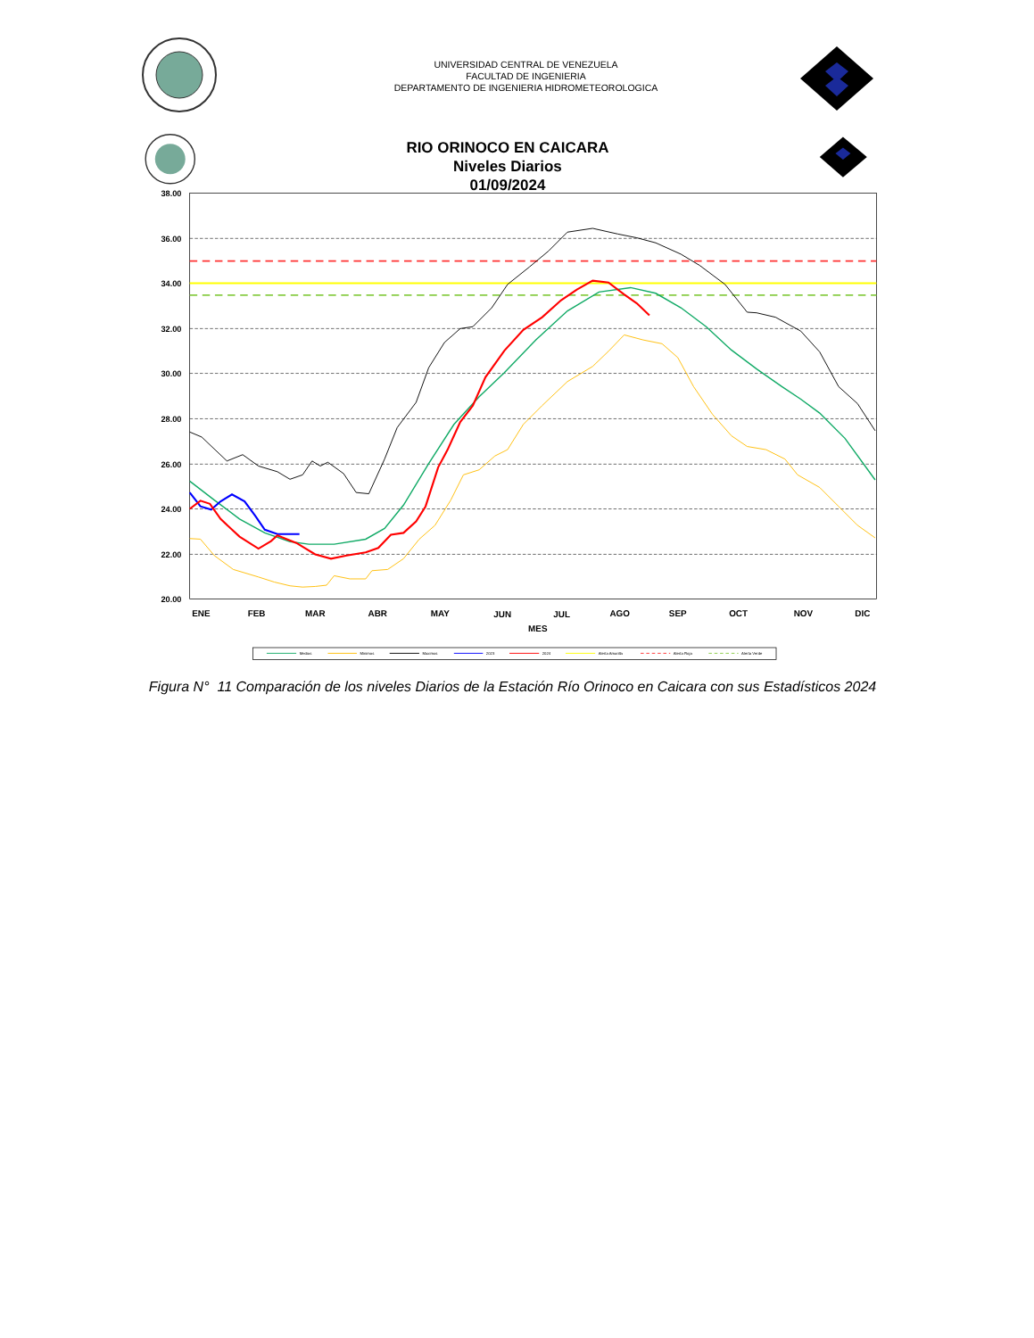UNIVERSIDAD CENTRAL DE VENEZUELA
FACULTAD DE INGENIERIA
DEPARTAMENTO DE INGENIERIA HIDROMETEOROLOGICA
RIO ORINOCO EN CAICARA
Niveles Diarios
01/09/2024
38.00
36.00
34.00
32.00
30.00
28.00
26.00
24.00
22.00
20.00
ENE
FEB
MAR
ABR
MAY
JUN
JUL
AGO
SEP
OCT
NOV
DIC
MES
Medios
Minimos
Maximos
2023
2024
Alerta Amarilla
Alerta Roja
Alerta Verde
Figura N° 11 Comparación de los niveles Diarios de la Estación Río Orinoco en Caicara con sus Estadísticos 2024